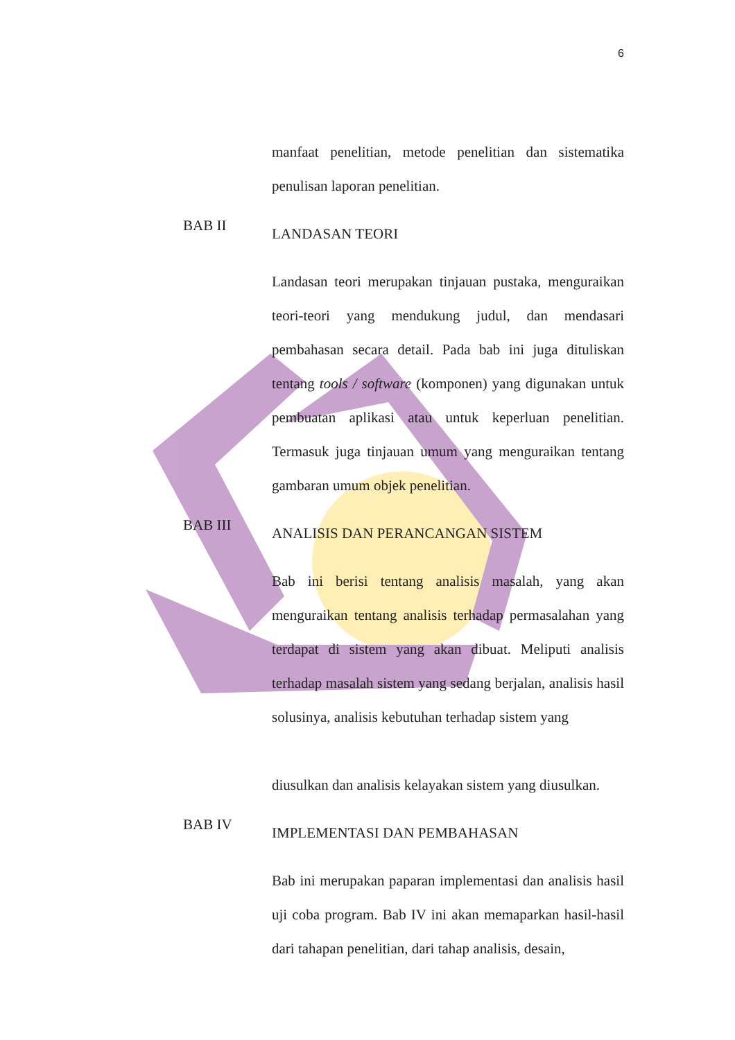6
manfaat penelitian, metode penelitian dan sistematika penulisan laporan penelitian.
BAB II
LANDASAN TEORI
Landasan teori merupakan tinjauan pustaka, menguraikan teori-teori yang mendukung judul, dan mendasari pembahasan secara detail. Pada bab ini juga dituliskan tentang tools / software (komponen) yang digunakan untuk pembuatan aplikasi atau untuk keperluan penelitian. Termasuk juga tinjauan umum yang menguraikan tentang gambaran umum objek penelitian.
BAB III
ANALISIS DAN PERANCANGAN SISTEM
Bab ini berisi tentang analisis masalah, yang akan menguraikan tentang analisis terhadap permasalahan yang terdapat di sistem yang akan dibuat. Meliputi analisis terhadap masalah sistem yang sedang berjalan, analisis hasil solusinya, analisis kebutuhan terhadap sistem yang
diusulkan dan analisis kelayakan sistem yang diusulkan.
BAB IV
IMPLEMENTASI DAN PEMBAHASAN
Bab ini merupakan paparan implementasi dan analisis hasil uji coba program. Bab IV ini akan memaparkan hasil-hasil dari tahapan penelitian, dari tahap analisis, desain,